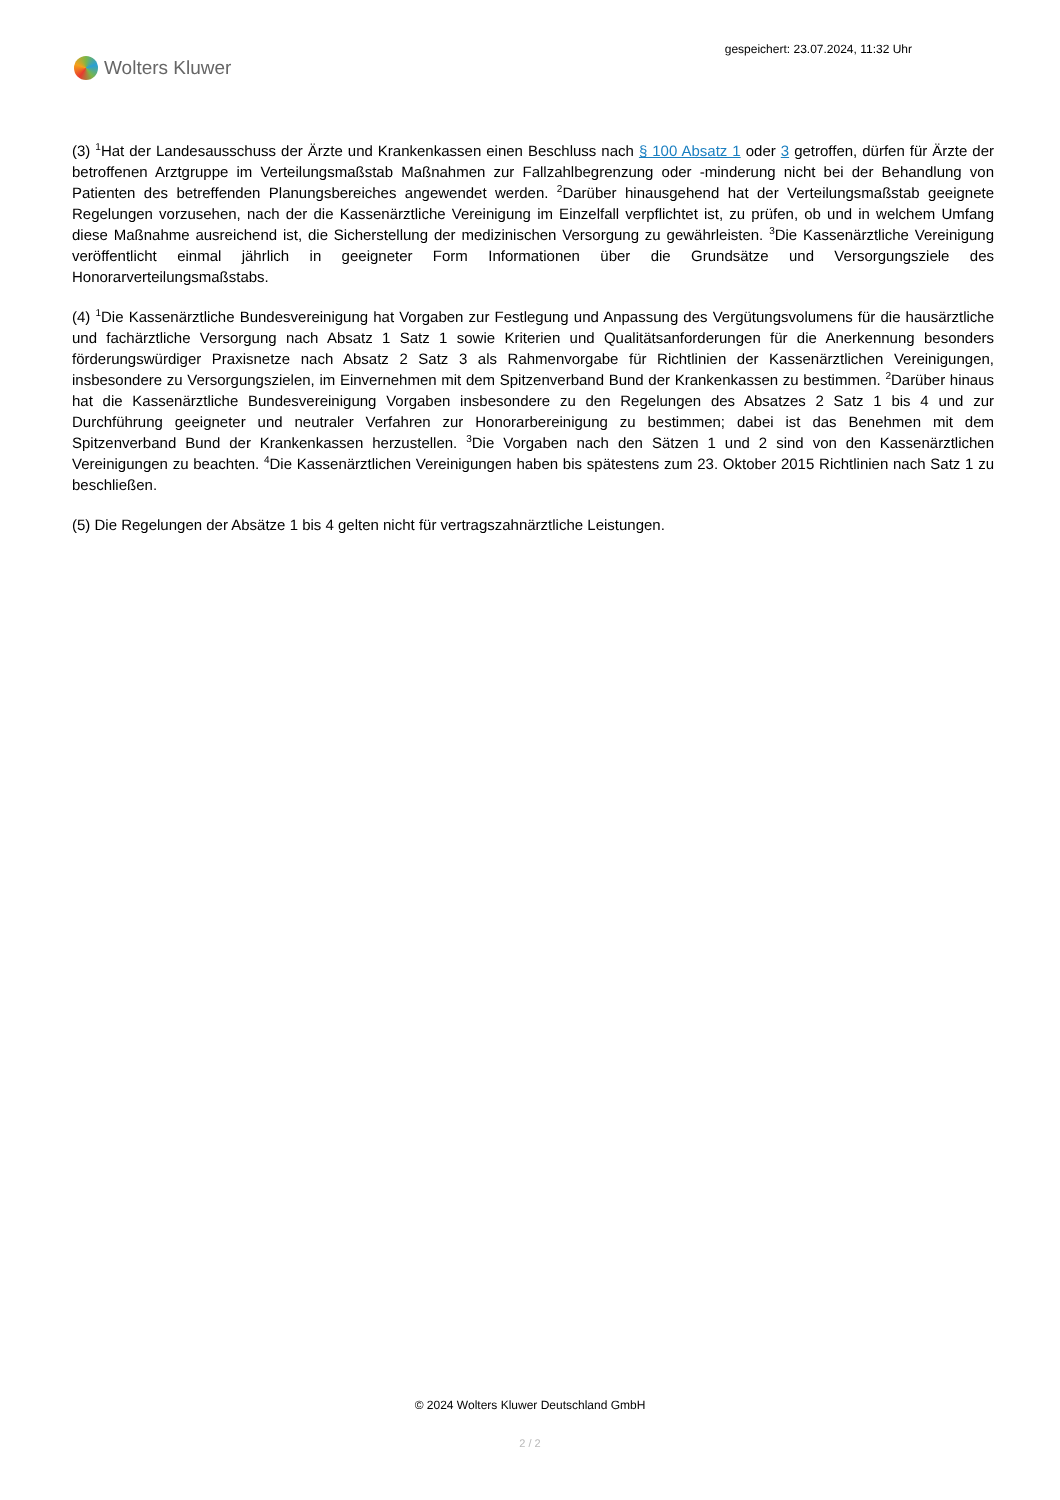Wolters Kluwer
gespeichert: 23.07.2024, 11:32 Uhr
(3) <sup>1</sup>Hat der Landesausschuss der Ärzte und Krankenkassen einen Beschluss nach § 100 Absatz 1 oder 3 getroffen, dürfen für Ärzte der betroffenen Arztgruppe im Verteilungsmaßstab Maßnahmen zur Fallzahlbegrenzung oder -minderung nicht bei der Behandlung von Patienten des betreffenden Planungsbereiches angewendet werden. <sup>2</sup>Darüber hinausgehend hat der Verteilungsmaßstab geeignete Regelungen vorzusehen, nach der die Kassenärztliche Vereinigung im Einzelfall verpflichtet ist, zu prüfen, ob und in welchem Umfang diese Maßnahme ausreichend ist, die Sicherstellung der medizinischen Versorgung zu gewährleisten. <sup>3</sup>Die Kassenärztliche Vereinigung veröffentlicht einmal jährlich in geeigneter Form Informationen über die Grundsätze und Versorgungsziele des Honorarverteilungsmaßstabs.
(4) <sup>1</sup>Die Kassenärztliche Bundesvereinigung hat Vorgaben zur Festlegung und Anpassung des Vergütungsvolumens für die hausärztliche und fachärztliche Versorgung nach Absatz 1 Satz 1 sowie Kriterien und Qualitätsanforderungen für die Anerkennung besonders förderungswürdiger Praxisnetze nach Absatz 2 Satz 3 als Rahmenvorgabe für Richtlinien der Kassenärztlichen Vereinigungen, insbesondere zu Versorgungszielen, im Einvernehmen mit dem Spitzenverband Bund der Krankenkassen zu bestimmen. <sup>2</sup>Darüber hinaus hat die Kassenärztliche Bundesvereinigung Vorgaben insbesondere zu den Regelungen des Absatzes 2 Satz 1 bis 4 und zur Durchführung geeigneter und neutraler Verfahren zur Honorarbereinigung zu bestimmen; dabei ist das Benehmen mit dem Spitzenverband Bund der Krankenkassen herzustellen. <sup>3</sup>Die Vorgaben nach den Sätzen 1 und 2 sind von den Kassenärztlichen Vereinigungen zu beachten. <sup>4</sup>Die Kassenärztlichen Vereinigungen haben bis spätestens zum 23. Oktober 2015 Richtlinien nach Satz 1 zu beschließen.
(5) Die Regelungen der Absätze 1 bis 4 gelten nicht für vertragszahnärztliche Leistungen.
© 2024 Wolters Kluwer Deutschland GmbH
2 / 2